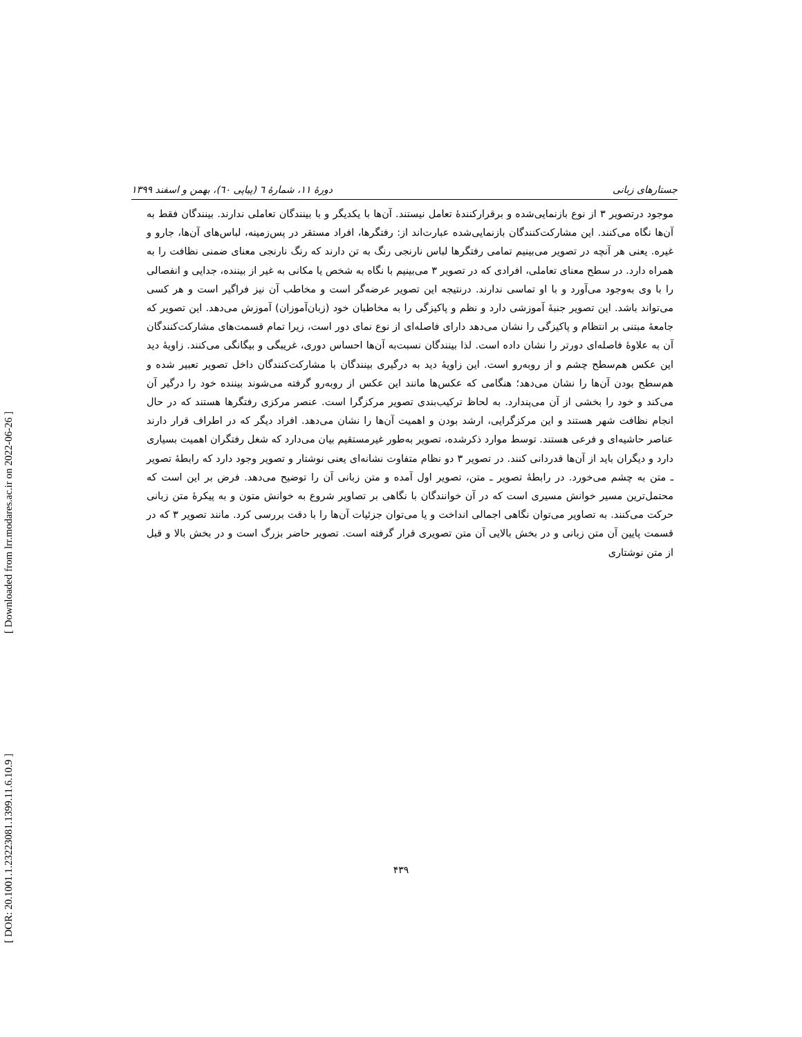جستارهای زبانی دورهٔ ۱۱، شمارهٔ ٦ (پیاپی ٦٠)، بهمن و اسفند ۱۳۹۹
موجود درتصویر ۳ از نوع بازنمایی‌شده و برقرارکنندهٔ تعامل نیستند. آن‌ها با یکدیگر و با بینندگان تعاملی ندارند. بینندگان فقط به آن‌ها نگاه می‌کنند. این مشارکت‌کنندگان بازنمایی‌شده عبارت‌اند از: رفتگرها، افراد مستقر در پس‌زمینه، لباس‌های آن‌ها، جارو و غیره. یعنی هر آنچه در تصویر می‌بینیم تمامی رفتگرها لباس نارنجی رنگ به تن دارند که رنگ نارنجی معنای ضمنی نظافت را به همراه دارد. در سطح معنای تعاملی، افرادی که در تصویر ۳ می‌بینیم با نگاه به شخص یا مکانی به غیر از بیننده، جدایی و انفصالی را با وی به‌وجود می‌آورد و با او تماسی ندارند. درنتیجه این تصویر عرضه‌گر است و مخاطب آن نیز فراگیر است و هر کسی می‌تواند باشد. این تصویر جنبهٔ آموزشی دارد و نظم و پاکیزگی را به مخاطبان خود (زبان‌آموزان) آموزش می‌دهد. این تصویر که جامعهٔ مبتنی بر انتظام و پاکیزگی را نشان می‌دهد دارای فاصله‌ای از نوع نمای دور است، زیرا تمام قسمت‌های مشارکت‌کنندگان آن به علاوهٔ فاصله‌ای دورتر را نشان داده است. لذا بینندگان نسبت‌به آن‌ها احساس دوری، غریبگی و بیگانگی می‌کنند. زاویهٔ دید این عکس هم‌سطح چشم و از روبه‌رو است. این زاویهٔ دید به درگیری بینندگان با مشارکت‌کنندگان داخل تصویر تعبیر شده و هم‌سطح بودن آن‌ها را نشان می‌دهد؛ هنگامی که عکس‌ها مانند این عکس از روبه‌رو گرفته می‌شوند بیننده خود را درگیر آن می‌کند و خود را بخشی از آن می‌پندارد. به لحاظ ترکیب‌بندی تصویر مرکزگرا است. عنصر مرکزی رفتگرها هستند که در حال انجام نظافت شهر هستند و این مرکزگرایی، ارشد بودن و اهمیت آن‌ها را نشان می‌دهد. افراد دیگر که در اطراف قرار دارند عناصر حاشیه‌ای و فرعی هستند. توسط موارد ذکرشده، تصویر به‌طور غیرمستقیم بیان می‌دارد که شغل رفتگران اهمیت بسیاری دارد و دیگران باید از آن‌ها قدردانی کنند. در تصویر ۳ دو نظام متفاوت نشانه‌ای یعنی نوشتار و تصویر وجود دارد که رابطهٔ تصویر ـ متن به چشم می‌خورد. در رابطهٔ تصویر ـ متن، تصویر اول آمده و متن زبانی آن را توضیح می‌دهد. فرض بر این است که محتمل‌ترین مسیر خوانش مسیری است که در آن خوانندگان با نگاهی بر تصاویر شروع به خوانش متون و به پیکرهٔ متن زبانی حرکت می‌کنند. به تصاویر می‌توان نگاهی اجمالی انداخت و یا می‌توان جزئیات آن‌ها را با دقت بررسی کرد. مانند تصویر ۳ که در قسمت پایین آن متن زبانی و در بخش بالایی آن متن تصویری قرار گرفته است. تصویر حاضر بزرگ است و در بخش بالا و قبل از متن نوشتاری
۴۳۹
[ Downloaded from lrr.modares.ac.ir on 2022-06-26 ]
[ DOR: 20.1001.1.23223081.1399.11.6.10.9 ]